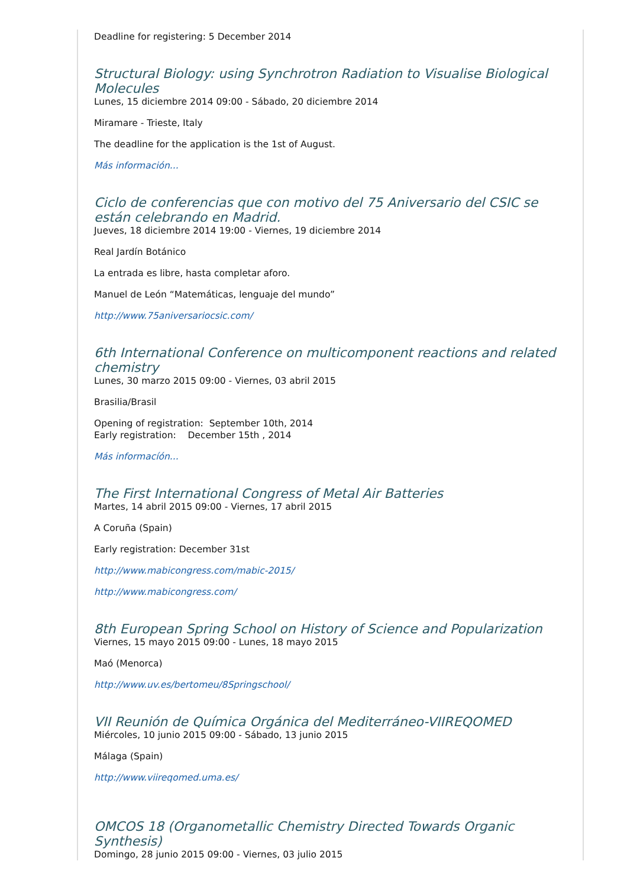Deadline for registering: 5 December 2014
Structural Biology: using Synchrotron Radiation to Visualise Biological Molecules
Lunes, 15 diciembre 2014 09:00 - Sábado, 20 diciembre 2014
Miramare - Trieste, Italy
The deadline for the application is the 1st of August.
Más información...
Ciclo de conferencias que con motivo del 75 Aniversario del CSIC se están celebrando en Madrid.
Jueves, 18 diciembre 2014 19:00 - Viernes, 19 diciembre 2014
Real Jardín Botánico
La entrada es libre, hasta completar aforo.
Manuel de León “Matemáticas, lenguaje del mundo”
http://www.75aniversariocsic.com/
6th International Conference on multicomponent reactions and related chemistry
Lunes, 30 marzo 2015 09:00 - Viernes, 03 abril 2015
Brasilia/Brasil
Opening of registration: September 10th, 2014
Early registration: December 15th , 2014
Más informacíón...
The First International Congress of Metal Air Batteries
Martes, 14 abril 2015 09:00 - Viernes, 17 abril 2015
A Coruña (Spain)
Early registration: December 31st
http://www.mabicongress.com/mabic-2015/
http://www.mabicongress.com/
8th European Spring School on History of Science and Popularization
Viernes, 15 mayo 2015 09:00 - Lunes, 18 mayo 2015
Maó (Menorca)
http://www.uv.es/bertomeu/8Springschool/
VII Reunión de Química Orgánica del Mediterráneo-VIIREQOMED
Miércoles, 10 junio 2015 09:00 - Sábado, 13 junio 2015
Málaga (Spain)
http://www.viireqomed.uma.es/
OMCOS 18 (Organometallic Chemistry Directed Towards Organic Synthesis)
Domingo, 28 junio 2015 09:00 - Viernes, 03 julio 2015